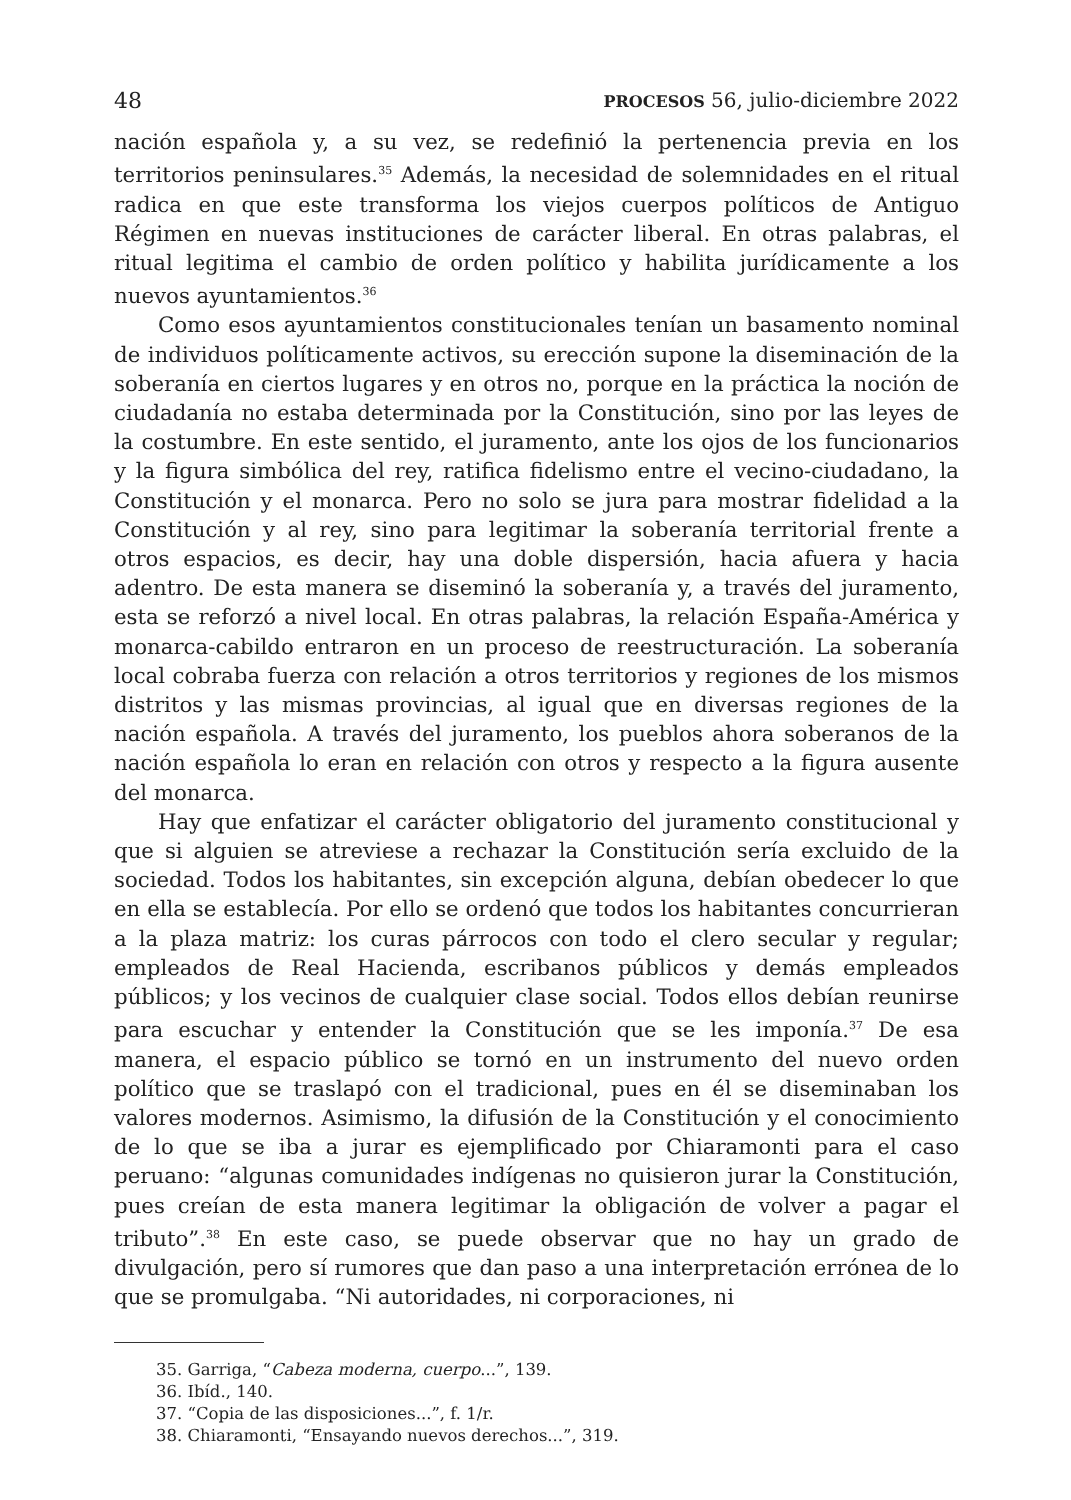48 PROCESOS 56, julio-diciembre 2022
nación española y, a su vez, se redefinió la pertenencia previa en los territorios peninsulares.<sup>35</sup> Además, la necesidad de solemnidades en el ritual radica en que este transforma los viejos cuerpos políticos de Antiguo Régimen en nuevas instituciones de carácter liberal. En otras palabras, el ritual legitima el cambio de orden político y habilita jurídicamente a los nuevos ayuntamientos.<sup>36</sup>
Como esos ayuntamientos constitucionales tenían un basamento nominal de individuos políticamente activos, su erección supone la diseminación de la soberanía en ciertos lugares y en otros no, porque en la práctica la noción de ciudadanía no estaba determinada por la Constitución, sino por las leyes de la costumbre. En este sentido, el juramento, ante los ojos de los funcionarios y la figura simbólica del rey, ratifica fidelismo entre el vecino-ciudadano, la Constitución y el monarca. Pero no solo se jura para mostrar fidelidad a la Constitución y al rey, sino para legitimar la soberanía territorial frente a otros espacios, es decir, hay una doble dispersión, hacia afuera y hacia adentro. De esta manera se diseminó la soberanía y, a través del juramento, esta se reforzó a nivel local. En otras palabras, la relación España-América y monarca-cabildo entraron en un proceso de reestructuración. La soberanía local cobraba fuerza con relación a otros territorios y regiones de los mismos distritos y las mismas provincias, al igual que en diversas regiones de la nación española. A través del juramento, los pueblos ahora soberanos de la nación española lo eran en relación con otros y respecto a la figura ausente del monarca.
Hay que enfatizar el carácter obligatorio del juramento constitucional y que si alguien se atreviese a rechazar la Constitución sería excluido de la sociedad. Todos los habitantes, sin excepción alguna, debían obedecer lo que en ella se establecía. Por ello se ordenó que todos los habitantes concurrieran a la plaza matriz: los curas párrocos con todo el clero secular y regular; empleados de Real Hacienda, escribanos públicos y demás empleados públicos; y los vecinos de cualquier clase social. Todos ellos debían reunirse para escuchar y entender la Constitución que se les imponía.<sup>37</sup> De esa manera, el espacio público se tornó en un instrumento del nuevo orden político que se traslapó con el tradicional, pues en él se diseminaban los valores modernos. Asimismo, la difusión de la Constitución y el conocimiento de lo que se iba a jurar es ejemplificado por Chiaramonti para el caso peruano: “algunas comunidades indígenas no quisieron jurar la Constitución, pues creían de esta manera legitimar la obligación de volver a pagar el tributo”.<sup>38</sup> En este caso, se puede observar que no hay un grado de divulgación, pero sí rumores que dan paso a una interpretación errónea de lo que se promulgaba. “Ni autoridades, ni corporaciones, ni
35. Garriga, “Cabeza moderna, cuerpo...”, 139.
36. Ibíd., 140.
37. “Copia de las disposiciones...”, f. 1/r.
38. Chiaramonti, “Ensayando nuevos derechos...”, 319.